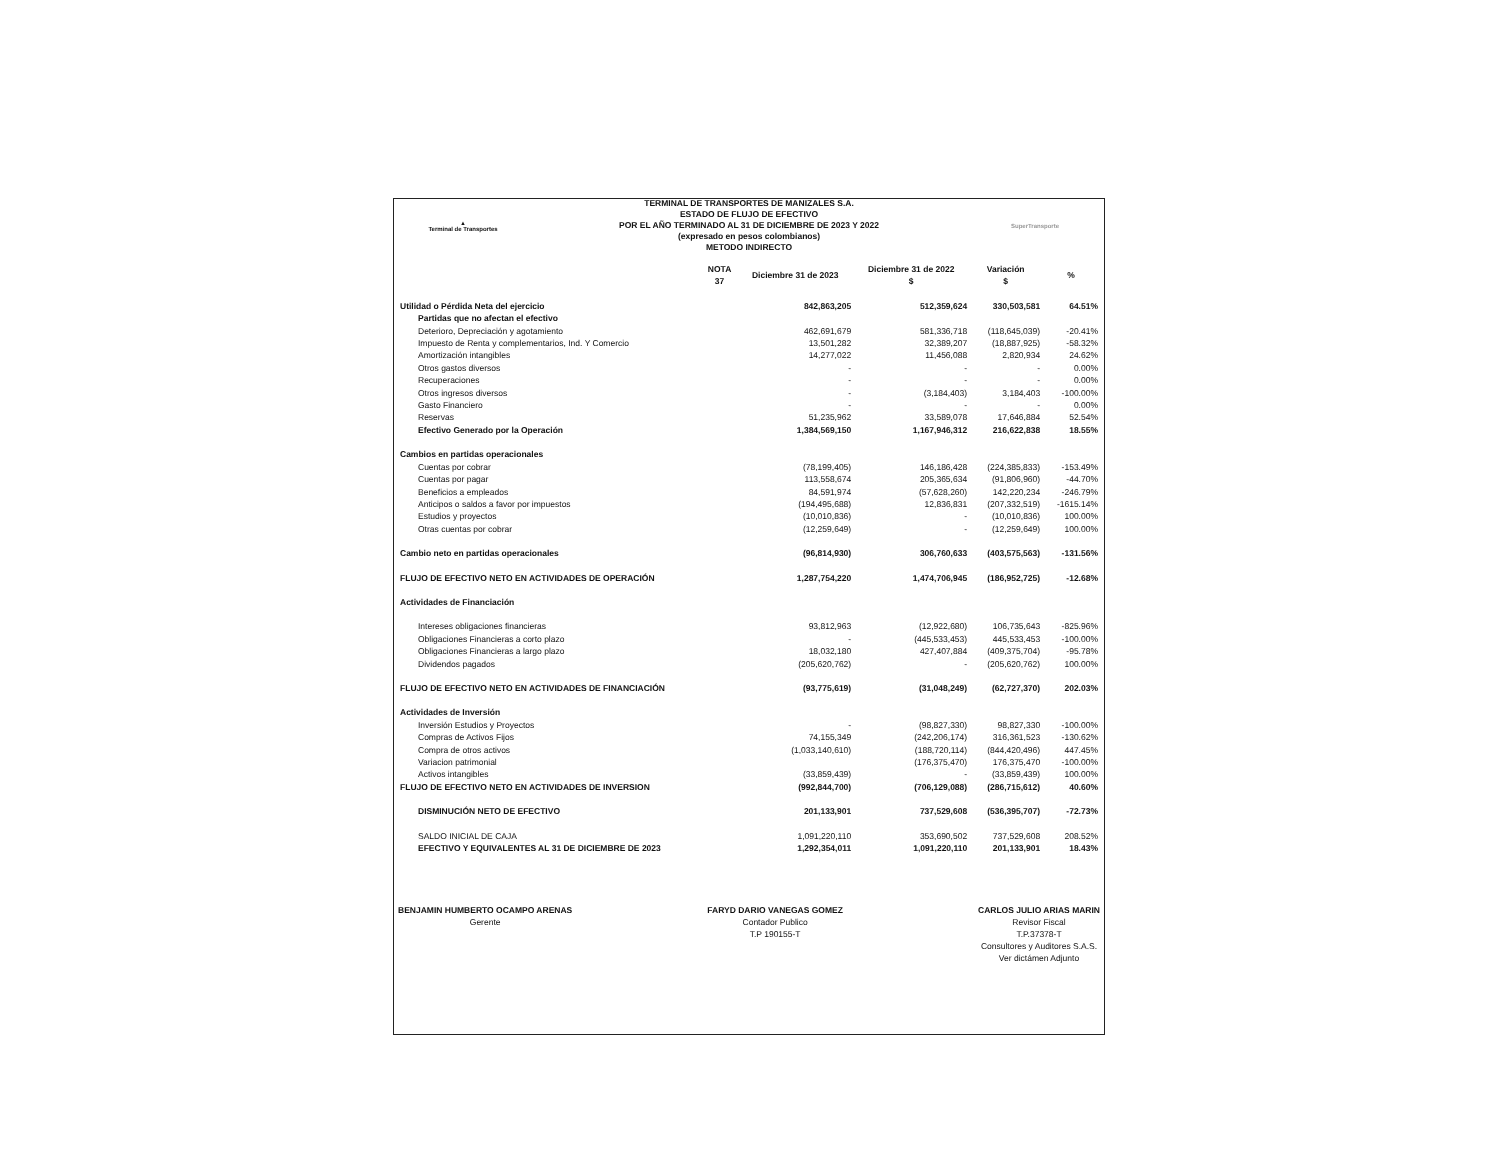▲
Terminal de Transportes
TERMINAL DE TRANSPORTES DE MANIZALES S.A.
ESTADO DE FLUJO DE EFECTIVO
POR EL AÑO TERMINADO AL 31 DE DICIEMBRE DE 2023 Y 2022
(expresado en pesos colombianos)
METODO INDIRECTO
SuperTransporte
| | NOTA 37 | Diciembre 31 de 2023 | Diciembre 31 de 2022 $ | Variación $ | % |
| --- | --- | --- | --- | --- | --- |
| Utilidad o Pérdida Neta del ejercicio | | 842,863,205 | 512,359,624 | 330,503,581 | 64.51% |
| Partidas que no afectan el efectivo | | | | | |
| Deterioro, Depreciación y agotamiento | | 462,691,679 | 581,336,718 | (118,645,039) | -20.41% |
| Impuesto de Renta y complementarios, Ind. Y Comercio | | 13,501,282 | 32,389,207 | (18,887,925) | -58.32% |
| Amortización intangibles | | 14,277,022 | 11,456,088 | 2,820,934 | 24.62% |
| Otros gastos diversos | | - | - | - | 0.00% |
| Recuperaciones | | - | - | - | 0.00% |
| Otros ingresos diversos | | - | (3,184,403) | 3,184,403 | -100.00% |
| Gasto Financiero | | - | - | - | 0.00% |
| Reservas | | 51,235,962 | 33,589,078 | 17,646,884 | 52.54% |
| Efectivo Generado por la Operación | | 1,384,569,150 | 1,167,946,312 | 216,622,838 | 18.55% |
| Cambios en partidas operacionales | | | | | |
| Cuentas por cobrar | | (78,199,405) | 146,186,428 | (224,385,833) | -153.49% |
| Cuentas por pagar | | 113,558,674 | 205,365,634 | (91,806,960) | -44.70% |
| Beneficios a empleados | | 84,591,974 | (57,628,260) | 142,220,234 | -246.79% |
| Anticipos o saldos a favor por impuestos | | (194,495,688) | 12,836,831 | (207,332,519) | -1615.14% |
| Estudios y proyectos | | (10,010,836) | - | (10,010,836) | 100.00% |
| Otras cuentas por cobrar | | (12,259,649) | - | (12,259,649) | 100.00% |
| Cambio neto en partidas operacionales | | (96,814,930) | 306,760,633 | (403,575,563) | -131.56% |
| FLUJO DE EFECTIVO NETO EN ACTIVIDADES DE OPERACIÓN | | 1,287,754,220 | 1,474,706,945 | (186,952,725) | -12.68% |
| Actividades de Financiación | | | | | |
| Intereses obligaciones financieras | | 93,812,963 | (12,922,680) | 106,735,643 | -825.96% |
| Obligaciones Financieras a corto plazo | | - | (445,533,453) | 445,533,453 | -100.00% |
| Obligaciones Financieras a largo plazo | | 18,032,180 | 427,407,884 | (409,375,704) | -95.78% |
| Dividendos pagados | | (205,620,762) | - | (205,620,762) | 100.00% |
| FLUJO DE EFECTIVO NETO EN ACTIVIDADES DE FINANCIACIÓN | | (93,775,619) | (31,048,249) | (62,727,370) | 202.03% |
| Actividades de Inversión | | | | | |
| Inversión Estudios y Proyectos | | - | (98,827,330) | 98,827,330 | -100.00% |
| Compras de Activos Fijos | | 74,155,349 | (242,206,174) | 316,361,523 | -130.62% |
| Compra de otros activos | | (1,033,140,610) | (188,720,114) | (844,420,496) | 447.45% |
| Variacion patrimonial | | | (176,375,470) | 176,375,470 | -100.00% |
| Activos intangibles | | (33,859,439) | - | (33,859,439) | 100.00% |
| FLUJO DE EFECTIVO NETO EN ACTIVIDADES DE INVERSION | | (992,844,700) | (706,129,088) | (286,715,612) | 40.60% |
| DISMINUCIÓN NETO DE EFECTIVO | | 201,133,901 | 737,529,608 | (536,395,707) | -72.73% |
| SALDO INICIAL DE CAJA | | 1,091,220,110 | 353,690,502 | 737,529,608 | 208.52% |
| EFECTIVO Y EQUIVALENTES AL 31 DE DICIEMBRE DE 2023 | | 1,292,354,011 | 1,091,220,110 | 201,133,901 | 18.43% |
BENJAMIN HUMBERTO OCAMPO ARENAS
Gerente
FARYD DARIO VANEGAS GOMEZ
Contador Publico
T.P 190155-T
CARLOS JULIO ARIAS MARIN
Revisor Fiscal
T.P.37378-T
Consultores y Auditores S.A.S.
Ver dictámen Adjunto